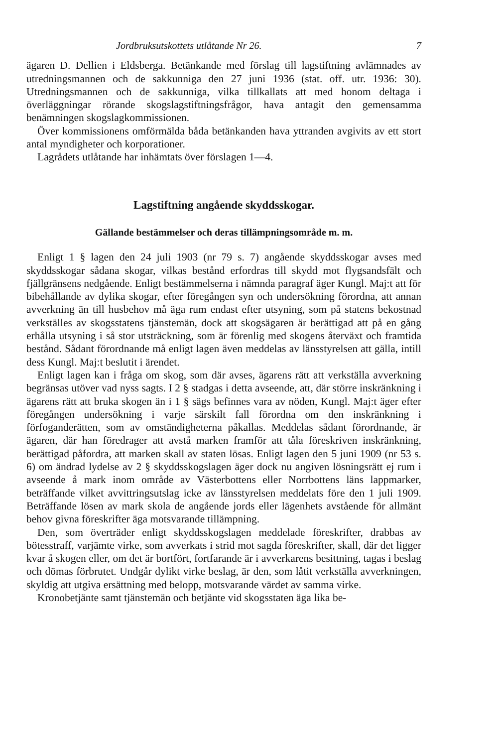Jordbruksutskottets utlåtande Nr 26. 7
ägaren D. Dellien i Eldsberga. Betänkande med förslag till lagstiftning avlämnades av utredningsmannen och de sakkunniga den 27 juni 1936 (stat. off. utr. 1936: 30). Utredningsmannen och de sakkunniga, vilka tillkallats att med honom deltaga i överläggningar rörande skogslagstiftningsfrågor, hava antagit den gemensamma benämningen skogslagkommissionen.
Över kommissionens omförmälda båda betänkanden hava yttranden avgivits av ett stort antal myndigheter och korporationer.
Lagrådets utlåtande har inhämtats över förslagen 1—4.
Lagstiftning angående skyddsskogar.
Gällande bestämmelser och deras tillämpningsområde m. m.
Enligt 1 § lagen den 24 juli 1903 (nr 79 s. 7) angående skyddsskogar avses med skyddsskogar sådana skogar, vilkas bestånd erfordras till skydd mot flygsandsfält och fjällgränsens nedgående. Enligt bestämmelserna i nämnda paragraf äger Kungl. Maj:t att för bibehållande av dylika skogar, efter föregången syn och undersökning förordna, att annan avverkning än till husbehov må äga rum endast efter utsyning, som på statens bekostnad verkställes av skogsstatens tjänstemän, dock att skogsägaren är berättigad att på en gång erhålla utsyning i så stor utsträckning, som är förenlig med skogens återväxt och framtida bestånd. Sådant förordnande må enligt lagen även meddelas av länsstyrelsen att gälla, intill dess Kungl. Maj:t beslutit i ärendet.
Enligt lagen kan i fråga om skog, som där avses, ägarens rätt att verkställa avverkning begränsas utöver vad nyss sagts. I 2 § stadgas i detta avseende, att, där större inskränkning i ägarens rätt att bruka skogen än i 1 § sägs befinnes vara av nöden, Kungl. Maj:t äger efter föregången undersökning i varje särskilt fall förordna om den inskränkning i förfoganderätten, som av omständigheterna påkallas. Meddelas sådant förordnande, är ägaren, där han föredrager att avstå marken framför att tåla föreskriven inskränkning, berättigad påfordra, att marken skall av staten lösas. Enligt lagen den 5 juni 1909 (nr 53 s. 6) om ändrad lydelse av 2 § skyddsskogslagen äger dock nu angiven lösningsrätt ej rum i avseende å mark inom område av Västerbottens eller Norrbottens läns lappmarker, beträffande vilket avvittringsutslag icke av länsstyrelsen meddelats före den 1 juli 1909. Beträffande lösen av mark skola de angående jords eller lägenhets avstående för allmänt behov givna föreskrifter äga motsvarande tillämpning.
Den, som överträder enligt skyddsskogslagen meddelade föreskrifter, drabbas av bötesstraff, varjämte virke, som avverkats i strid mot sagda föreskrifter, skall, där det ligger kvar å skogen eller, om det är bortfört, fortfarande är i avverkarens besittning, tagas i beslag och dömas förbrutet. Undgår dylikt virke beslag, är den, som låtit verkställa avverkningen, skyldig att utgiva ersättning med belopp, motsvarande värdet av samma virke.
Kronobetjänte samt tjänstemän och betjänte vid skogsstaten äga lika be-